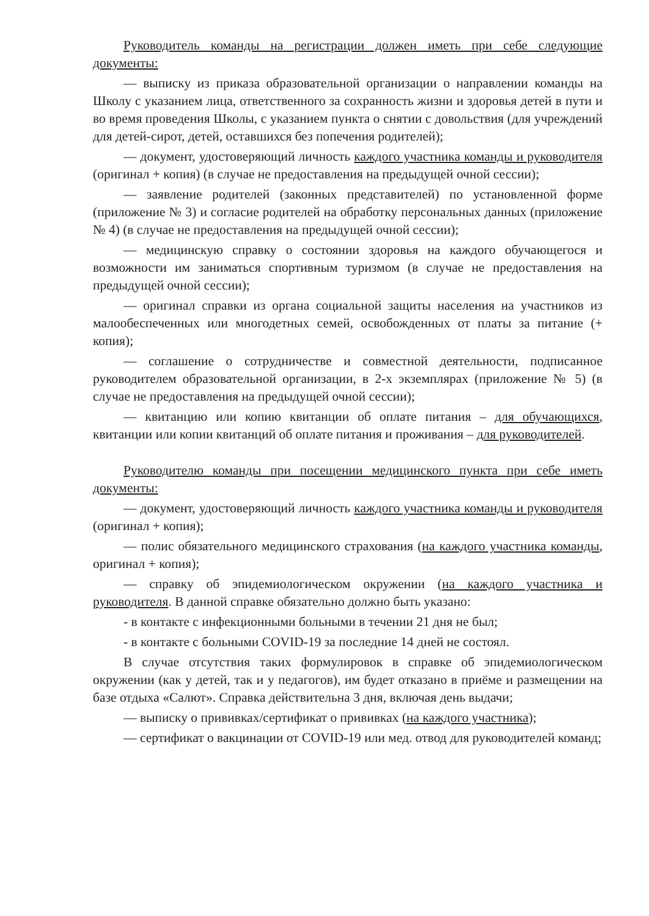Руководитель команды на регистрации должен иметь при себе следующие документы:
— выписку из приказа образовательной организации о направлении команды на Школу с указанием лица, ответственного за сохранность жизни и здоровья детей в пути и во время проведения Школы, с указанием пункта о снятии с довольствия (для учреждений для детей-сирот, детей, оставшихся без попечения родителей);
— документ, удостоверяющий личность каждого участника команды и руководителя (оригинал + копия) (в случае не предоставления на предыдущей очной сессии);
— заявление родителей (законных представителей) по установленной форме (приложение № 3) и согласие родителей на обработку персональных данных (приложение № 4) (в случае не предоставления на предыдущей очной сессии);
— медицинскую справку о состоянии здоровья на каждого обучающегося и возможности им заниматься спортивным туризмом (в случае не предоставления на предыдущей очной сессии);
— оригинал справки из органа социальной защиты населения на участников из малообеспеченных или многодетных семей, освобожденных от платы за питание (+ копия);
— соглашение о сотрудничестве и совместной деятельности, подписанное руководителем образовательной организации, в 2-х экземплярах (приложение № 5) (в случае не предоставления на предыдущей очной сессии);
— квитанцию или копию квитанции об оплате питания – для обучающихся, квитанции или копии квитанций об оплате питания и проживания – для руководителей.
Руководителю команды при посещении медицинского пункта при себе иметь документы:
— документ, удостоверяющий личность каждого участника команды и руководителя (оригинал + копия);
— полис обязательного медицинского страхования (на каждого участника команды, оригинал + копия);
— справку об эпидемиологическом окружении (на каждого участника и руководителя. В данной справке обязательно должно быть указано:
- в контакте с инфекционными больными в течении 21 дня не был;
- в контакте с больными COVID-19 за последние 14 дней не состоял.
В случае отсутствия таких формулировок в справке об эпидемиологическом окружении (как у детей, так и у педагогов), им будет отказано в приёме и размещении на базе отдыха «Салют». Справка действительна 3 дня, включая день выдачи;
— выписку о прививках/сертификат о прививках (на каждого участника);
— сертификат о вакцинации от COVID-19 или мед. отвод для руководителей команд;